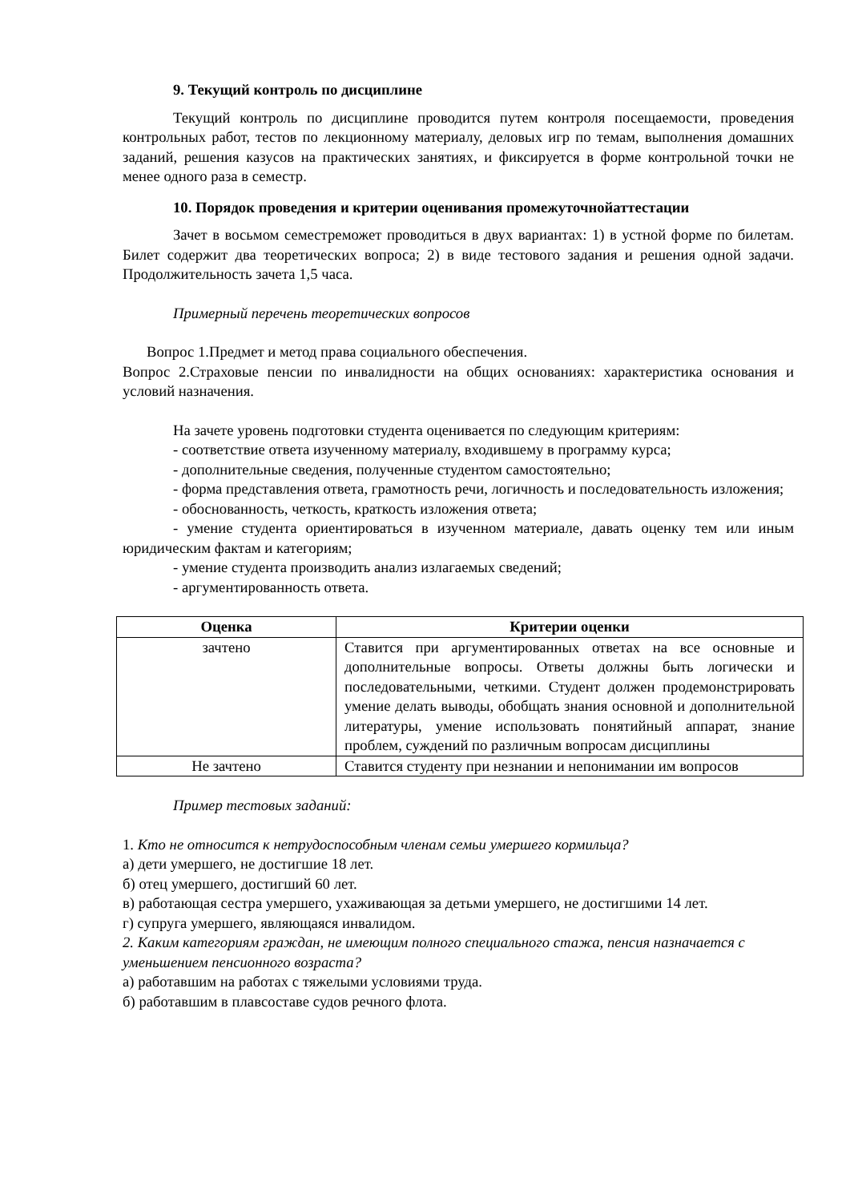9. Текущий контроль по дисциплине
Текущий контроль по дисциплине проводится путем контроля посещаемости, проведения контрольных работ, тестов по лекционному материалу, деловых игр по темам, выполнения домашних заданий, решения казусов на практических занятиях, и фиксируется в форме контрольной точки не менее одного раза в семестр.
10. Порядок проведения и критерии оценивания промежуточнойаттестации
Зачет в восьмом семестреможет проводиться в двух вариантах: 1) в устной форме по билетам. Билет содержит два теоретических вопроса; 2) в виде тестового задания и решения одной задачи. Продолжительность зачета 1,5 часа.
Примерный перечень теоретических вопросов
Вопрос 1.Предмет и метод права социального обеспечения.
Вопрос 2.Страховые пенсии по инвалидности на общих основаниях: характеристика основания и условий назначения.
На зачете уровень подготовки студента оценивается по следующим критериям:
- соответствие ответа изученному материалу, входившему в программу курса;
- дополнительные сведения, полученные студентом самостоятельно;
- форма представления ответа, грамотность речи, логичность и последовательность изложения;
- обоснованность, четкость, краткость изложения ответа;
- умение студента ориентироваться в изученном материале, давать оценку тем или иным юридическим фактам и категориям;
- умение студента производить анализ излагаемых сведений;
- аргументированность ответа.
| Оценка | Критерии оценки |
| --- | --- |
| зачтено | Ставится при аргументированных ответах на все основные и дополнительные вопросы. Ответы должны быть логически и последовательными, четкими. Студент должен продемонстрировать умение делать выводы, обобщать знания основной и дополнительной литературы, умение использовать понятийный аппарат, знание проблем, суждений по различным вопросам дисциплины |
| Не зачтено | Ставится студенту при незнании и непонимании им вопросов |
Пример тестовых заданий:
1. Кто не относится к нетрудоспособным членам семьи умершего кормильца?
а) дети умершего, не достигшие 18 лет.
б) отец умершего, достигший 60 лет.
в) работающая сестра умершего, ухаживающая за детьми умершего, не достигшими 14 лет.
г) супруга умершего, являющаяся инвалидом.
2. Каким категориям граждан, не имеющим полного специального стажа, пенсия назначается с уменьшением пенсионного возраста?
а) работавшим на работах с тяжелыми условиями труда.
б) работавшим в плавсоставе судов речного флота.